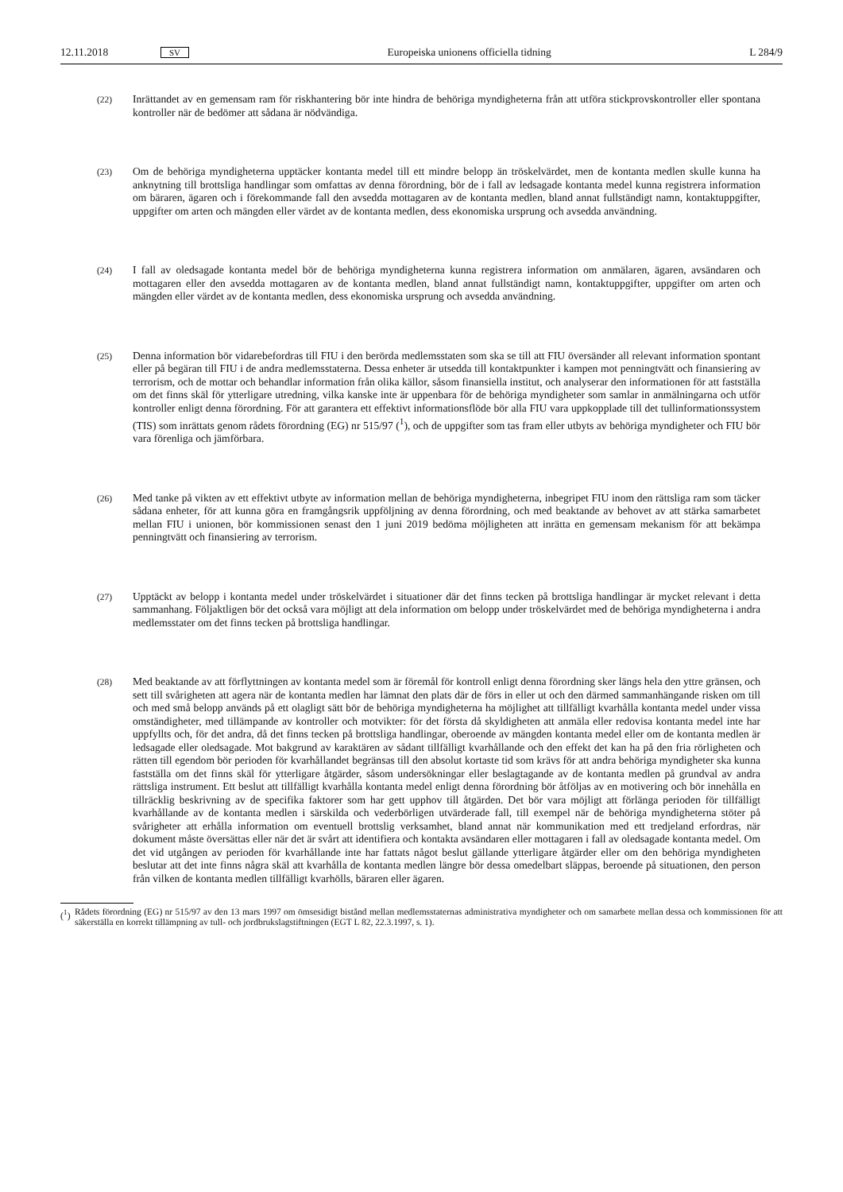12.11.2018 SV Europeiska unionens officiella tidning L 284/9
(22)
Inrättandet av en gemensam ram för riskhantering bör inte hindra de behöriga myndigheterna från att utföra stickprovskontroller eller spontana kontroller när de bedömer att sådana är nödvändiga.
(23)
Om de behöriga myndigheterna upptäcker kontanta medel till ett mindre belopp än tröskelvärdet, men de kontanta medlen skulle kunna ha anknytning till brottsliga handlingar som omfattas av denna förordning, bör de i fall av ledsagade kontanta medel kunna registrera information om bäraren, ägaren och i förekommande fall den avsedda mottagaren av de kontanta medlen, bland annat fullständigt namn, kontaktuppgifter, uppgifter om arten och mängden eller värdet av de kontanta medlen, dess ekonomiska ursprung och avsedda användning.
(24)
I fall av oledsagade kontanta medel bör de behöriga myndigheterna kunna registrera information om anmälaren, ägaren, avsändaren och mottagaren eller den avsedda mottagaren av de kontanta medlen, bland annat fullständigt namn, kontaktuppgifter, uppgifter om arten och mängden eller värdet av de kontanta medlen, dess ekonomiska ursprung och avsedda användning.
(25)
Denna information bör vidarebefordras till FIU i den berörda medlemsstaten som ska se till att FIU översänder all relevant information spontant eller på begäran till FIU i de andra medlemsstaterna. Dessa enheter är utsedda till kontaktpunkter i kampen mot penningtvätt och finansiering av terrorism, och de mottar och behandlar information från olika källor, såsom finansiella institut, och analyserar den informationen för att fastställa om det finns skäl för ytterligare utredning, vilka kanske inte är uppenbara för de behöriga myndigheter som samlar in anmälningarna och utför kontroller enligt denna förordning. För att garantera ett effektivt informationsflöde bör alla FIU vara uppkopplade till det tullinformationssystem (TIS) som inrättats genom rådets förordning (EG) nr 515/97 (<sup>1</sup>), och de uppgifter som tas fram eller utbyts av behöriga myndigheter och FIU bör vara förenliga och jämförbara.
(26)
Med tanke på vikten av ett effektivt utbyte av information mellan de behöriga myndigheterna, inbegripet FIU inom den rättsliga ram som täcker sådana enheter, för att kunna göra en framgångsrik uppföljning av denna förordning, och med beaktande av behovet av att stärka samarbetet mellan FIU i unionen, bör kommissionen senast den 1 juni 2019 bedöma möjligheten att inrätta en gemensam mekanism för att bekämpa penningtvätt och finansiering av terrorism.
(27)
Upptäckt av belopp i kontanta medel under tröskelvärdet i situationer där det finns tecken på brottsliga handlingar är mycket relevant i detta sammanhang. Följaktligen bör det också vara möjligt att dela information om belopp under tröskelvärdet med de behöriga myndigheterna i andra medlemsstater om det finns tecken på brottsliga handlingar.
(28)
Med beaktande av att förflyttningen av kontanta medel som är föremål för kontroll enligt denna förordning sker längs hela den yttre gränsen, och sett till svårigheten att agera när de kontanta medlen har lämnat den plats där de förs in eller ut och den därmed sammanhängande risken om till och med små belopp används på ett olagligt sätt bör de behöriga myndigheterna ha möjlighet att tillfälligt kvarhålla kontanta medel under vissa omständigheter, med tillämpande av kontroller och motvikter: för det första då skyldigheten att anmäla eller redovisa kontanta medel inte har uppfyllts och, för det andra, då det finns tecken på brottsliga handlingar, oberoende av mängden kontanta medel eller om de kontanta medlen är ledsagade eller oledsagade. Mot bakgrund av karaktären av sådant tillfälligt kvarhållande och den effekt det kan ha på den fria rörligheten och rätten till egendom bör perioden för kvarhållandet begränsas till den absolut kortaste tid som krävs för att andra behöriga myndigheter ska kunna fastställa om det finns skäl för ytterligare åtgärder, såsom undersökningar eller beslagtagande av de kontanta medlen på grundval av andra rättsliga instrument. Ett beslut att tillfälligt kvarhålla kontanta medel enligt denna förordning bör åtföljas av en motivering och bör innehålla en tillräcklig beskrivning av de specifika faktorer som har gett upphov till åtgärden. Det bör vara möjligt att förlänga perioden för tillfälligt kvarhållande av de kontanta medlen i särskilda och vederbörligen utvärderade fall, till exempel när de behöriga myndigheterna stöter på svårigheter att erhålla information om eventuell brottslig verksamhet, bland annat när kommunikation med ett tredjeland erfordras, när dokument måste översättas eller när det är svårt att identifiera och kontakta avsändaren eller mottagaren i fall av oledsagade kontanta medel. Om det vid utgången av perioden för kvarhållande inte har fattats något beslut gällande ytterligare åtgärder eller om den behöriga myndigheten beslutar att det inte finns några skäl att kvarhålla de kontanta medlen längre bör dessa omedelbart släppas, beroende på situationen, den person från vilken de kontanta medlen tillfälligt kvarhölls, bäraren eller ägaren.
(<sup>1</sup>) Rådets förordning (EG) nr 515/97 av den 13 mars 1997 om ömsesidigt bistånd mellan medlemsstaternas administrativa myndigheter och om samarbete mellan dessa och kommissionen för att säkerställa en korrekt tillämpning av tull- och jordbrukslagstiftningen (EGT L 82, 22.3.1997, s. 1).